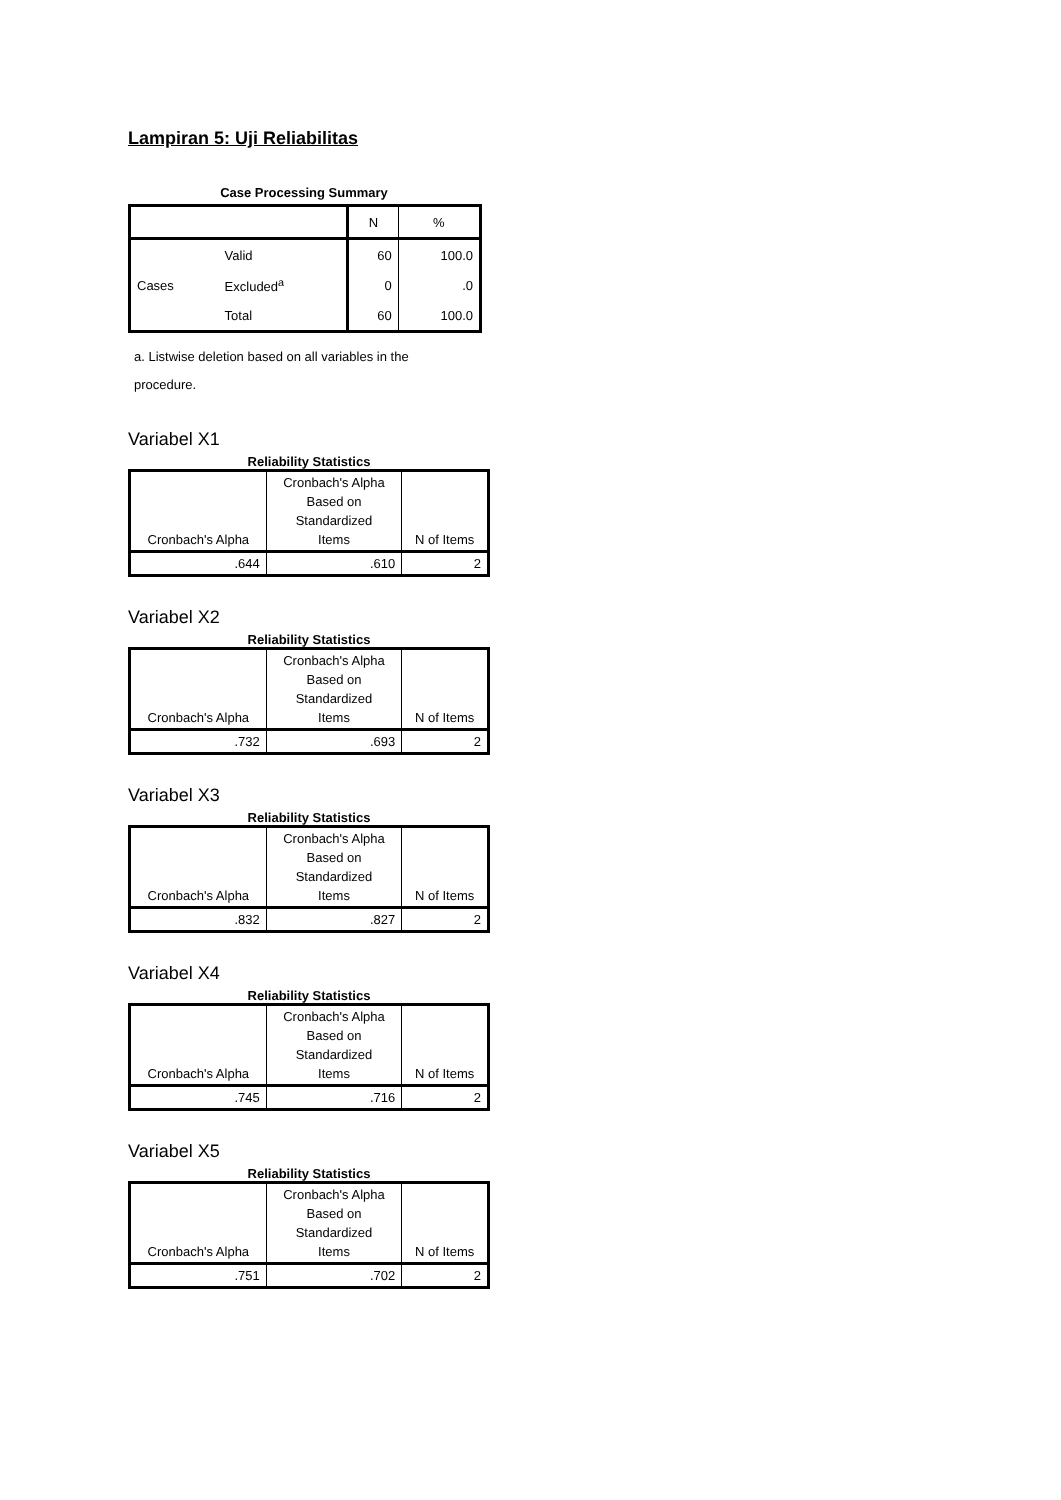Lampiran 5: Uji Reliabilitas
Case Processing Summary
| | | N | % |
| --- | --- | --- | --- |
| Cases | Valid | 60 | 100.0 |
| | Excluded<sup>a</sup> | 0 | .0 |
| | Total | 60 | 100.0 |
a. Listwise deletion based on all variables in the
procedure.
Variabel X1
Reliability Statistics
| Cronbach's Alpha | Cronbach's Alpha Based on Standardized Items | N of Items |
| --- | --- | --- |
| .644 | .610 | 2 |
Variabel X2
Reliability Statistics
| Cronbach's Alpha | Cronbach's Alpha Based on Standardized Items | N of Items |
| --- | --- | --- |
| .732 | .693 | 2 |
Variabel X3
Reliability Statistics
| Cronbach's Alpha | Cronbach's Alpha Based on Standardized Items | N of Items |
| --- | --- | --- |
| .832 | .827 | 2 |
Variabel X4
Reliability Statistics
| Cronbach's Alpha | Cronbach's Alpha Based on Standardized Items | N of Items |
| --- | --- | --- |
| .745 | .716 | 2 |
Variabel X5
Reliability Statistics
| Cronbach's Alpha | Cronbach's Alpha Based on Standardized Items | N of Items |
| --- | --- | --- |
| .751 | .702 | 2 |